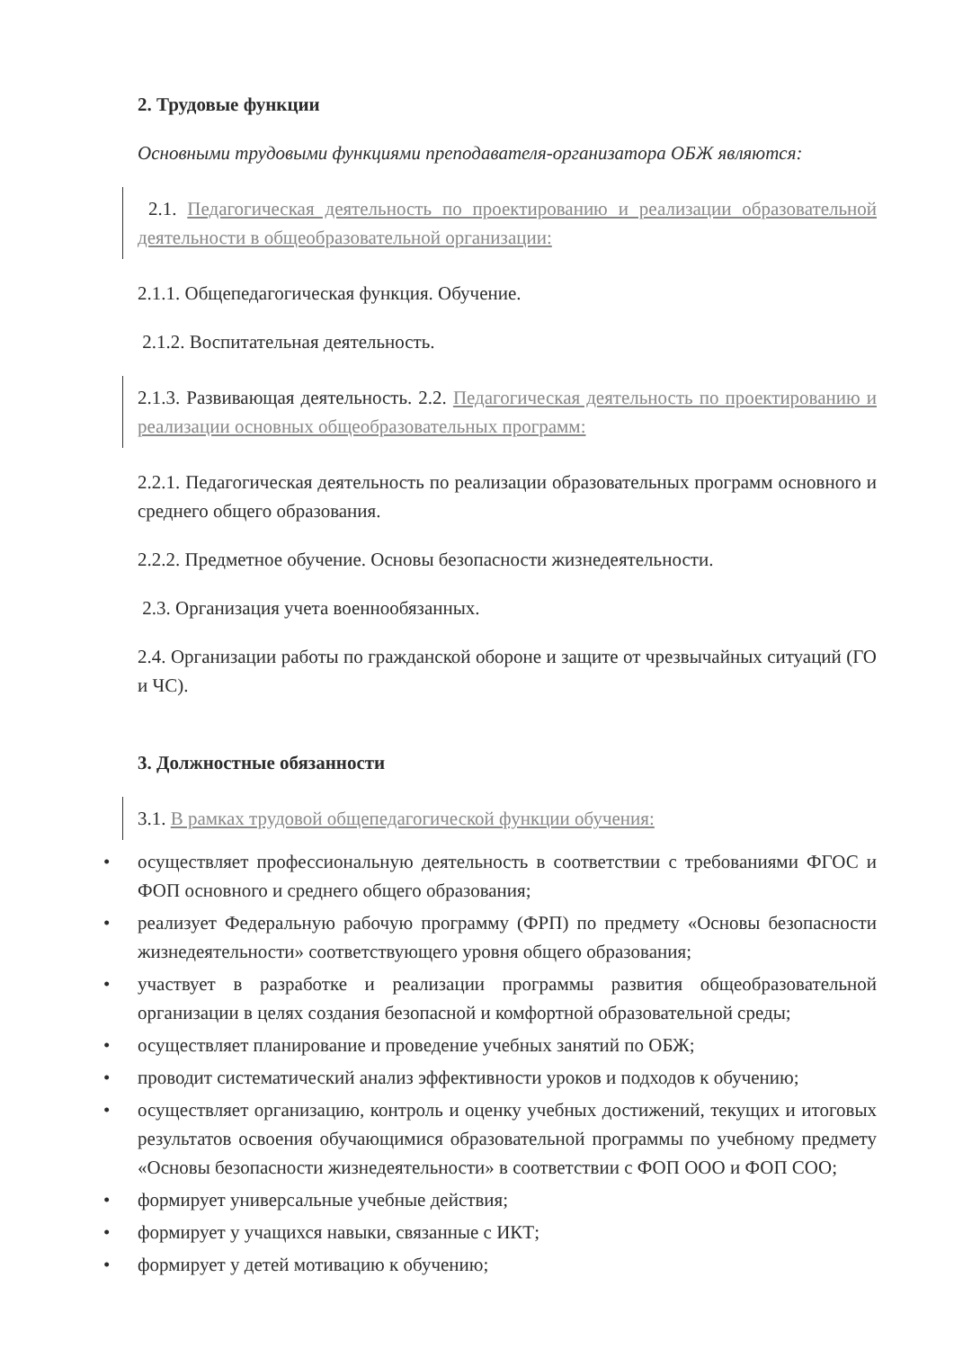2. Трудовые функции
Основными трудовыми функциями преподавателя-организатора ОБЖ являются:
2.1. Педагогическая деятельность по проектированию и реализации образовательной деятельности в общеобразовательной организации:
2.1.1. Общепедагогическая функция. Обучение.
2.1.2. Воспитательная деятельность.
2.1.3. Развивающая деятельность. 2.2. Педагогическая деятельность по проектированию и реализации основных общеобразовательных программ:
2.2.1. Педагогическая деятельность по реализации образовательных программ основного и среднего общего образования.
2.2.2. Предметное обучение. Основы безопасности жизнедеятельности.
2.3. Организация учета военнообязанных.
2.4. Организации работы по гражданской обороне и защите от чрезвычайных ситуаций (ГО и ЧС).
3. Должностные обязанности
3.1. В рамках трудовой общепедагогической функции обучения:
• осуществляет профессиональную деятельность в соответствии с требованиями ФГОС и ФОП основного и среднего общего образования;
• реализует Федеральную рабочую программу (ФРП) по предмету «Основы безопасности жизнедеятельности» соответствующего уровня общего образования;
• участвует в разработке и реализации программы развития общеобразовательной организации в целях создания безопасной и комфортной образовательной среды;
• осуществляет планирование и проведение учебных занятий по ОБЖ;
• проводит систематический анализ эффективности уроков и подходов к обучению;
• осуществляет организацию, контроль и оценку учебных достижений, текущих и итоговых результатов освоения обучающимися образовательной программы по учебному предмету «Основы безопасности жизнедеятельности» в соответствии с ФОП ООО и ФОП СОО;
• формирует универсальные учебные действия;
• формирует у учащихся навыки, связанные с ИКТ;
• формирует у детей мотивацию к обучению;